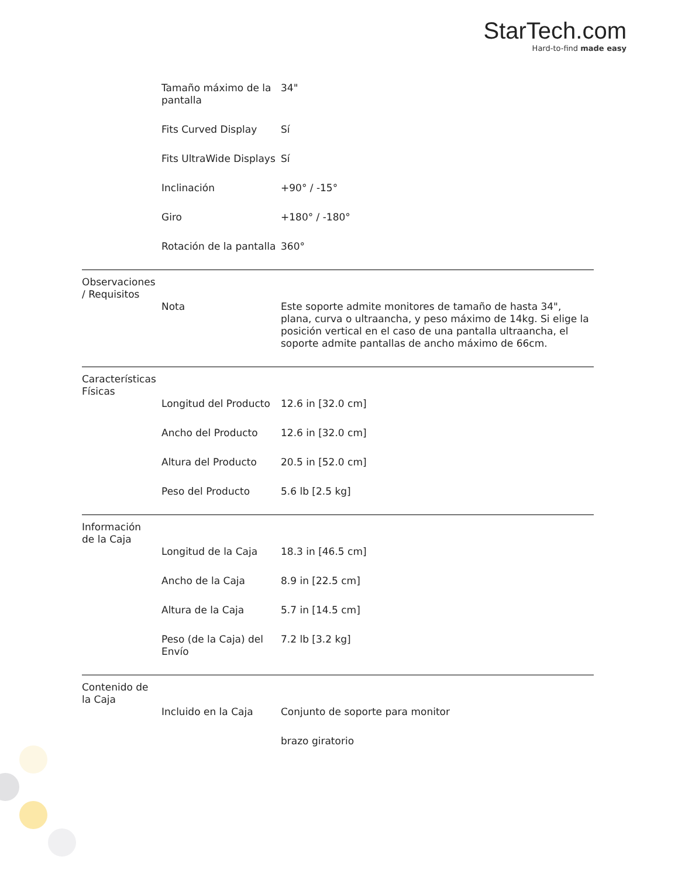StarTech.com
Hard-to-find made easy
| | Tamaño máximo de la pantalla | 34" |
| | Fits Curved Display | Sí |
| | Fits UltraWide Displays | Sí |
| | Inclinación | +90° / -15° |
| | Giro | +180° / -180° |
| | Rotación de la pantalla | 360° |
| Observaciones / Requisitos | | |
| | Nota | Este soporte admite monitores de tamaño de hasta 34", plana, curva o ultraancha, y peso máximo de 14kg. Si elige la posición vertical en el caso de una pantalla ultraancha, el soporte admite pantallas de ancho máximo de 66cm. |
| Características Físicas | | |
| | Longitud del Producto | 12.6 in [32.0 cm] |
| | Ancho del Producto | 12.6 in [32.0 cm] |
| | Altura del Producto | 20.5 in [52.0 cm] |
| | Peso del Producto | 5.6 lb [2.5 kg] |
| Información de la Caja | | |
| | Longitud de la Caja | 18.3 in [46.5 cm] |
| | Ancho de la Caja | 8.9 in [22.5 cm] |
| | Altura de la Caja | 5.7 in [14.5 cm] |
| | Peso (de la Caja) del Envío | 7.2 lb [3.2 kg] |
| Contenido de la Caja | | |
| | Incluido en la Caja | Conjunto de soporte para monitor |
| | | brazo giratorio |